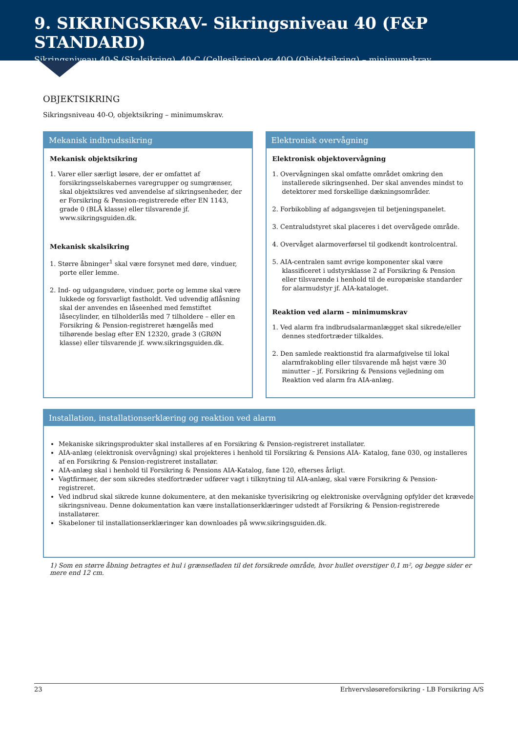9. SIKRINGSKRAV- Sikringsniveau 40 (F&P STANDARD)
Sikringsniveau 40-S (Skalsikring), 40-C (Cellesikring) og 40O (Objektsikring) – minimumskrav
OBJEKTSIKRING
Sikringsniveau 40-O, objektsikring – minimumskrav.
Mekanisk indbrudssikring
Mekanisk objektsikring
1. Varer eller særligt løsøre, der er omfattet af forsikringsselskabernes varegrupper og sumgrænser, skal objektsikres ved anvendelse af sikringsenheder, der er Forsikring & Pension-registrerede efter EN 1143, grade 0 (BLÅ klasse) eller tilsvarende jf. www.sikringsguiden.dk.
Mekanisk skalsikring
1. Større åbninger<sup>1</sup> skal være forsynet med døre, vinduer, porte eller lemme.
2. Ind- og udgangsdøre, vinduer, porte og lemme skal være lukkede og forsvarligt fastholdt. Ved udvendig aflåsning skal der anvendes en låseenhed med femstiftet låsecylinder, en tilholderlås med 7 tilholdere – eller en Forsikring & Pension-registreret hængelås med tilhørende beslag efter EN 12320, grade 3 (GRØN klasse) eller tilsvarende jf. www.sikringsguiden.dk.
Elektronisk overvågning
Elektronisk objektovervågning
1. Overvågningen skal omfatte området omkring den installerede sikringsenhed. Der skal anvendes mindst to detektorer med forskellige dækningsområder.
2. Forbikobling af adgangsvejen til betjeningspanelet.
3. Centraludstyret skal placeres i det overvågede område.
4. Overvåget alarmoverførsel til godkendt kontrolcentral.
5. AIA-centralen samt øvrige komponenter skal være klassificeret i udstyrsklasse 2 af Forsikring & Pension eller tilsvarende i henhold til de europæiske standarder for alarmudstyr jf. AIA-kataloget.
Reaktion ved alarm – minimumskrav
1. Ved alarm fra indbrudsalarmanlægget skal sikrede/eller dennes stedfortræder tilkaldes.
2. Den samlede reaktionstid fra alarmafgivelse til lokal alarmfrakobling eller tilsvarende må højst være 30 minutter – jf. Forsikring & Pensions vejledning om Reaktion ved alarm fra AIA-anlæg.
Installation, installationserklæring og reaktion ved alarm
Mekaniske sikringsprodukter skal installeres af en Forsikring & Pension-registreret installatør.
AIA-anlæg (elektronisk overvågning) skal projekteres i henhold til Forsikring & Pensions AIA- Katalog, fane 030, og installeres af en Forsikring & Pension-registreret installatør.
AIA-anlæg skal i henhold til Forsikring & Pensions AIA-Katalog, fane 120, efterses årligt.
Vagtfirmaer, der som sikredes stedfortræder udfører vagt i tilknytning til AIA-anlæg, skal være Forsikring & Pension-registreret.
Ved indbrud skal sikrede kunne dokumentere, at den mekaniske tyverisikring og elektroniske overvågning opfylder det krævede sikringsniveau. Denne dokumentation kan være installationserklæringer udstedt af Forsikring & Pension-registrerede installatører.
Skabeloner til installationserklæringer kan downloades på www.sikringsguiden.dk.
1) Som en større åbning betragtes et hul i grænsefladen til det forsikrede område, hvor hullet overstiger 0,1 m², og begge sider er mere end 12 cm.
23 Erhvervsløsøreforsikring - LB Forsikring A/S